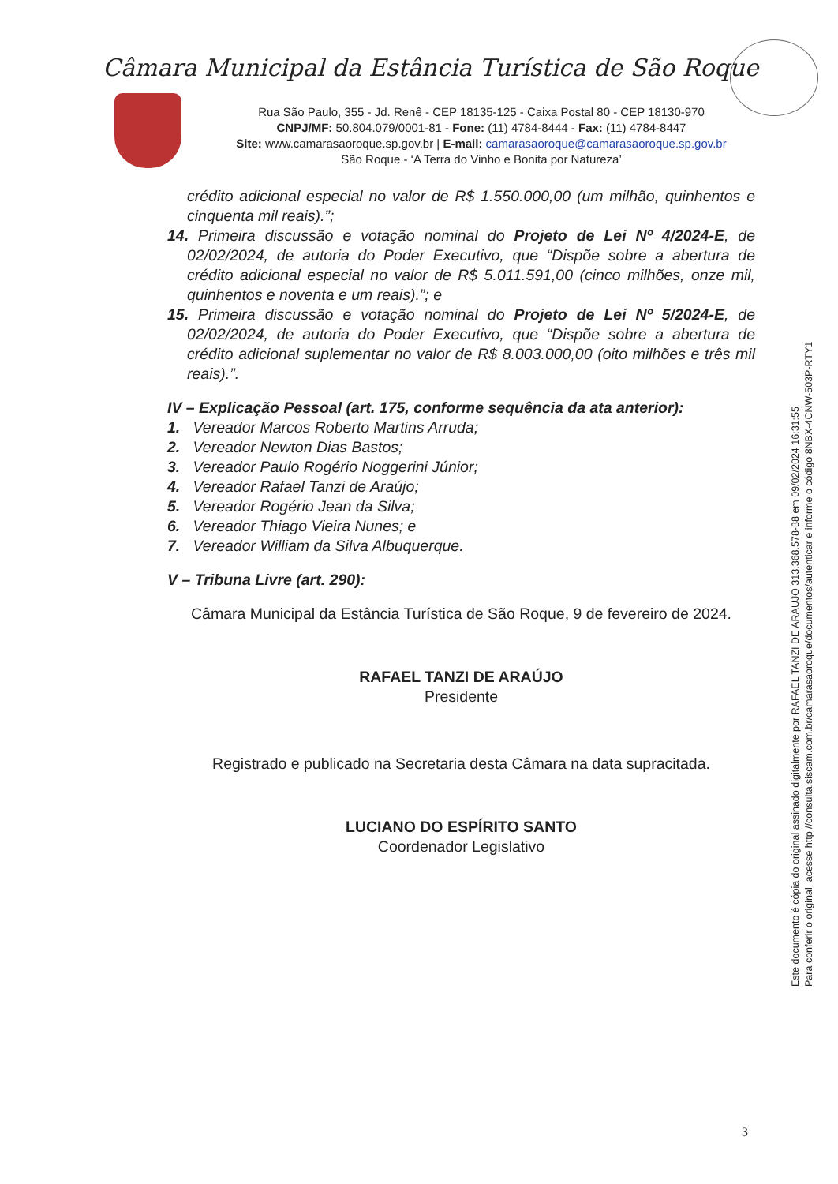Câmara Municipal da Estância Turística de São Roque
Rua São Paulo, 355 - Jd. Renê - CEP 18135-125 - Caixa Postal 80 - CEP 18130-970
CNPJ/MF: 50.804.079/0001-81 - Fone: (11) 4784-8444 - Fax: (11) 4784-8447
Site: www.camarasaoroque.sp.gov.br | E-mail: camarasaoroque@camarasaoroque.sp.gov.br
São Roque - ‘A Terra do Vinho e Bonita por Natureza’
crédito adicional especial no valor de R$ 1.550.000,00 (um milhão, quinhentos e cinquenta mil reais).”;
14. Primeira discussão e votação nominal do Projeto de Lei Nº 4/2024-E, de 02/02/2024, de autoria do Poder Executivo, que “Dispõe sobre a abertura de crédito adicional especial no valor de R$ 5.011.591,00 (cinco milhões, onze mil, quinhentos e noventa e um reais).”; e
15. Primeira discussão e votação nominal do Projeto de Lei Nº 5/2024-E, de 02/02/2024, de autoria do Poder Executivo, que “Dispõe sobre a abertura de crédito adicional suplementar no valor de R$ 8.003.000,00 (oito milhões e três mil reais).”.
IV – Explicação Pessoal (art. 175, conforme sequência da ata anterior):
1. Vereador Marcos Roberto Martins Arruda;
2. Vereador Newton Dias Bastos;
3. Vereador Paulo Rogério Noggerini Júnior;
4. Vereador Rafael Tanzi de Araújo;
5. Vereador Rogério Jean da Silva;
6. Vereador Thiago Vieira Nunes; e
7. Vereador William da Silva Albuquerque.
V – Tribuna Livre (art. 290):
Câmara Municipal da Estância Turística de São Roque, 9 de fevereiro de 2024.
RAFAEL TANZI DE ARAÚJO
Presidente
Registrado e publicado na Secretaria desta Câmara na data supracitada.
LUCIANO DO ESPÍRITO SANTO
Coordenador Legislativo
Este documento é cópia do original assinado digitalmente por RAFAEL TANZI DE ARAUJO 313.368.578-38 em 09/02/2024 16:31:55
Para conferir o original, acesse http://consulta.siscam.com.br/camarasaoroque/documentos/autenticar e informe o código 8NBX-4CNW-503P-RTY1
3